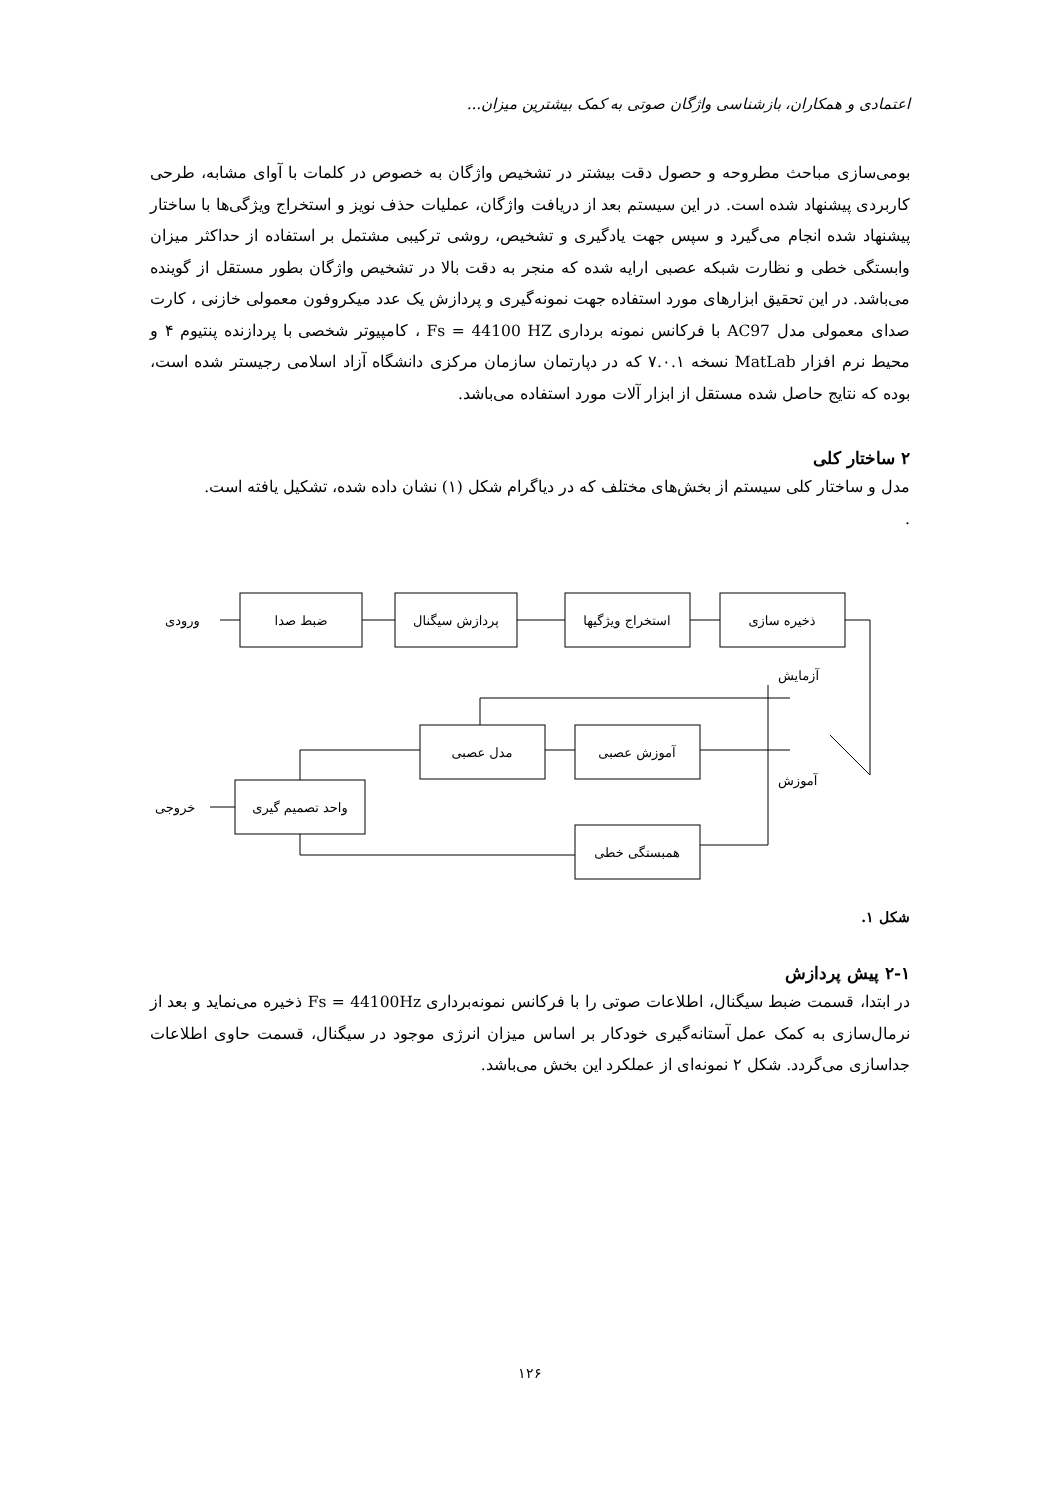اعتمادی و همکاران، بازشناسی واژگان صوتی به کمک بیشترین میزان...
بومی‌سازی مباحث مطروحه و حصول دقت بیشتر در تشخیص واژگان به خصوص در کلمات با آوای مشابه، طرحی کاربردی پیشنهاد شده است. در این سیستم بعد از دریافت واژگان، عملیات حذف نویز و استخراج ویژگی‌ها با ساختار پیشنهاد شده انجام می‌گیرد و سپس جهت یادگیری و تشخیص، روشی ترکیبی مشتمل بر استفاده از حداکثر میزان وابستگی خطی و نظارت شبکه عصبی ارایه شده که منجر به دقت بالا در تشخیص واژگان بطور مستقل از گوینده می‌باشد. در این تحقیق ابزارهای مورد استفاده جهت نمونه‌گیری و پردازش یک عدد میکروفون معمولی خازنی ، کارت صدای معمولی مدل AC97 با فرکانس نمونه برداری Fs = 44100 HZ ، کامپیوتر شخصی با پردازنده پنتیوم ۴ و محیط نرم افزار MatLab نسخه ۷.۰.۱ که در دپارتمان سازمان مرکزی دانشگاه آزاد اسلامی رجیستر شده است، بوده که نتایج حاصل شده مستقل از ابزار آلات مورد استفاده می‌باشد.
۲ ساختار کلی
مدل و ساختار کلی سیستم از بخش‌های مختلف که در دیاگرام شکل (۱) نشان داده شده، تشکیل یافته است.
.
ضبط صدا
پردازش سیگنال
استخراج ویژگیها
ذخیره سازی
ورودی
آزمایش
مدل عصبی
آموزش عصبی
آموزش
واحد تصمیم گیری
خروجی
همبستگی خطی
شکل ۱.
۲-۱ پیش پردازش
در ابتدا، قسمت ضبط سیگنال، اطلاعات صوتی را با فرکانس نمونه‌برداری Fs = 44100Hz ذخیره می‌نماید و بعد از نرمال‌سازی به کمک عمل آستانه‌گیری خودکار بر اساس میزان انرژی موجود در سیگنال، قسمت حاوی اطلاعات جداسازی می‌گردد. شکل ۲ نمونه‌ای از عملکرد این بخش می‌باشد.
۱۲۶